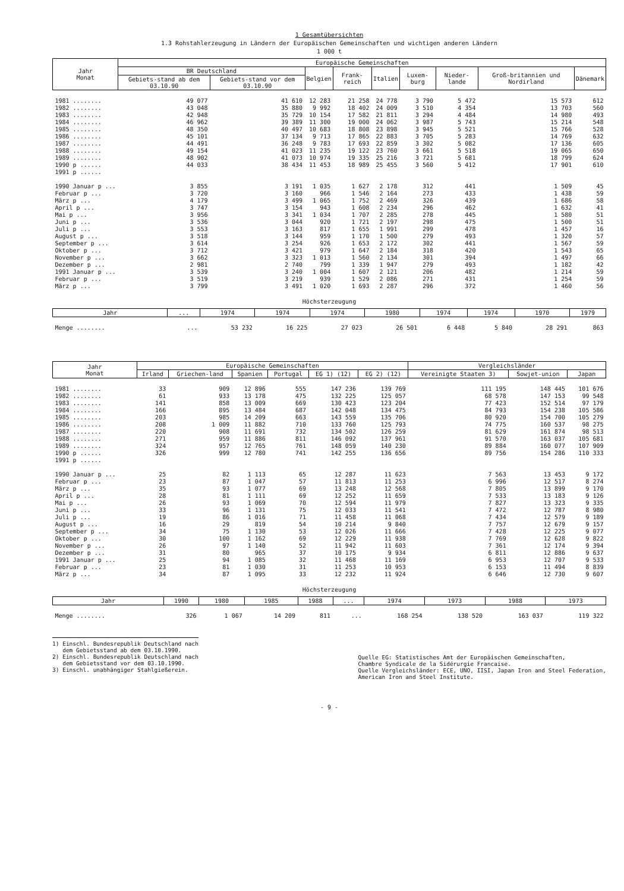1 Gesamtübersichten
1.3 Rohstahlerzeugung in Ländern der Europäischen Gemeinschaften und wichtigen anderen Ländern
1 000 t
| Jahr Monat | Europäische Gemeinschaften | | | | | | | | |
| --- | --- | --- | --- | --- | --- | --- | --- | --- | --- |
| | BR Deutschland | | Belgien | Frank-reich | Italien | Luxem-burg | Nieder-lande | Groß-britannien und Nordirland | Dänemark |
| | Gebiets-stand ab dem 03.10.90 | Gebiets-stand vor dem 03.10.90 | | | | | | | |
| 1981 ........ | 49 077 | 41 610 | 12 283 | 21 258 | 24 778 | 3 790 | 5 472 | 15 573 | 612 |
| 1982 ........ | 43 048 | 35 880 | 9 992 | 18 402 | 24 009 | 3 510 | 4 354 | 13 703 | 560 |
| 1983 ........ | 42 948 | 35 729 | 10 154 | 17 582 | 21 811 | 3 294 | 4 484 | 14 980 | 493 |
| 1984 ........ | 46 962 | 39 389 | 11 300 | 19 000 | 24 062 | 3 987 | 5 743 | 15 214 | 548 |
| 1985 ........ | 48 350 | 40 497 | 10 683 | 18 808 | 23 898 | 3 945 | 5 521 | 15 766 | 528 |
| 1986 ........ | 45 101 | 37 134 | 9 713 | 17 865 | 22 883 | 3 705 | 5 283 | 14 769 | 632 |
| 1987 ........ | 44 491 | 36 248 | 9 783 | 17 693 | 22 859 | 3 302 | 5 082 | 17 136 | 605 |
| 1988 ........ | 49 154 | 41 023 | 11 235 | 19 122 | 23 760 | 3 661 | 5 518 | 19 065 | 650 |
| 1989 ........ | 48 902 | 41 073 | 10 974 | 19 335 | 25 216 | 3 721 | 5 681 | 18 799 | 624 |
| 1990 p ...... | 44 033 | 38 434 | 11 453 | 18 989 | 25 455 | 3 560 | 5 412 | 17 901 | 610 |
| 1991 p ...... | | | | | | | | | |
| 1990 Januar p ... | 3 855 | 3 191 | 1 035 | 1 627 | 2 178 | 312 | 441 | 1 509 | 45 |
| Februar p ... | 3 720 | 3 160 | 966 | 1 546 | 2 164 | 273 | 433 | 1 438 | 59 |
| März p ... | 4 179 | 3 499 | 1 065 | 1 752 | 2 469 | 326 | 439 | 1 686 | 58 |
| April p ... | 3 747 | 3 154 | 943 | 1 608 | 2 234 | 296 | 462 | 1 632 | 41 |
| Mai p ... | 3 956 | 3 341 | 1 034 | 1 707 | 2 285 | 278 | 445 | 1 580 | 51 |
| Juni p ... | 3 536 | 3 044 | 920 | 1 721 | 2 197 | 298 | 475 | 1 500 | 51 |
| Juli p ... | 3 553 | 3 163 | 817 | 1 655 | 1 991 | 299 | 478 | 1 457 | 16 |
| August p ... | 3 518 | 3 144 | 959 | 1 170 | 1 500 | 279 | 493 | 1 320 | 57 |
| September p ... | 3 614 | 3 254 | 926 | 1 653 | 2 172 | 302 | 441 | 1 567 | 59 |
| Oktober p ... | 3 712 | 3 421 | 979 | 1 647 | 2 184 | 318 | 420 | 1 543 | 65 |
| November p ... | 3 662 | 3 323 | 1 013 | 1 560 | 2 134 | 301 | 394 | 1 497 | 66 |
| Dezember p ... | 2 981 | 2 740 | 799 | 1 339 | 1 947 | 279 | 493 | 1 182 | 42 |
| 1991 Januar p ... | 3 539 | 3 240 | 1 004 | 1 607 | 2 121 | 206 | 482 | 1 214 | 59 |
| Februar p ... | 3 519 | 3 219 | 939 | 1 529 | 2 086 | 271 | 431 | 1 254 | 59 |
| März p ... | 3 799 | 3 491 | 1 020 | 1 693 | 2 287 | 296 | 372 | 1 460 | 56 |
Höchsterzeugung
| Jahr | ... | 1974 | 1974 | 1974 | 1980 | 1974 | 1974 | 1970 | 1979 |
| --- | --- | --- | --- | --- | --- | --- | --- | --- | --- |
| Menge ........ | ... | 53 232 | 16 225 | 27 023 | 26 501 | 6 448 | 5 840 | 28 291 | 863 |
| Jahr Monat | Europäische Gemeinschaften | | | | | | Vergleichsländer | | |
| --- | --- | --- | --- | --- | --- | --- | --- | --- | --- |
| | Irland | Griechen-land | Spanien | Portugal | EG 1) (12) | EG 2) (12) | Vereinigte Staaten 3) | Sowjet-union | Japan |
| 1981 ........ | 33 | 909 | 12 896 | 555 | 147 236 | 139 769 | 111 195 | 148 445 | 101 676 |
| 1982 ........ | 61 | 933 | 13 178 | 475 | 132 225 | 125 057 | 68 578 | 147 153 | 99 548 |
| 1983 ........ | 141 | 858 | 13 009 | 669 | 130 423 | 123 204 | 77 423 | 152 514 | 97 179 |
| 1984 ........ | 166 | 895 | 13 484 | 687 | 142 048 | 134 475 | 84 793 | 154 238 | 105 586 |
| 1985 ........ | 203 | 985 | 14 209 | 663 | 143 559 | 135 706 | 80 920 | 154 700 | 105 279 |
| 1986 ........ | 208 | 1 009 | 11 882 | 710 | 133 760 | 125 793 | 74 775 | 160 537 | 98 275 |
| 1987 ........ | 220 | 908 | 11 691 | 732 | 134 502 | 126 259 | 81 629 | 161 874 | 98 513 |
| 1988 ........ | 271 | 959 | 11 886 | 811 | 146 092 | 137 961 | 91 570 | 163 037 | 105 681 |
| 1989 ........ | 324 | 957 | 12 765 | 761 | 148 059 | 140 230 | 89 884 | 160 077 | 107 909 |
| 1990 p ...... | 326 | 999 | 12 780 | 741 | 142 255 | 136 656 | 89 756 | 154 286 | 110 333 |
| 1991 p ...... | | | | | | | | | |
| 1990 Januar p ... | 25 | 82 | 1 113 | 65 | 12 287 | 11 623 | 7 563 | 13 453 | 9 172 |
| Februar p ... | 23 | 87 | 1 047 | 57 | 11 813 | 11 253 | 6 996 | 12 517 | 8 274 |
| März p ... | 35 | 93 | 1 077 | 69 | 13 248 | 12 568 | 7 805 | 13 899 | 9 170 |
| April p ... | 28 | 81 | 1 111 | 69 | 12 252 | 11 659 | 7 533 | 13 183 | 9 126 |
| Mai p ... | 26 | 93 | 1 069 | 70 | 12 594 | 11 979 | 7 827 | 13 323 | 9 335 |
| Juni p ... | 33 | 96 | 1 131 | 75 | 12 033 | 11 541 | 7 472 | 12 787 | 8 980 |
| Juli p ... | 19 | 86 | 1 016 | 71 | 11 458 | 11 068 | 7 434 | 12 579 | 9 189 |
| August p ... | 16 | 29 | 819 | 54 | 10 214 | 9 840 | 7 757 | 12 679 | 9 157 |
| September p ... | 34 | 75 | 1 130 | 53 | 12 026 | 11 666 | 7 428 | 12 225 | 9 077 |
| Oktober p ... | 30 | 100 | 1 162 | 69 | 12 229 | 11 938 | 7 769 | 12 628 | 9 822 |
| November p ... | 26 | 97 | 1 140 | 52 | 11 942 | 11 603 | 7 361 | 12 174 | 9 394 |
| Dezember p ... | 31 | 80 | 965 | 37 | 10 175 | 9 934 | 6 811 | 12 886 | 9 637 |
| 1991 Januar p ... | 25 | 94 | 1 085 | 32 | 11 468 | 11 169 | 6 953 | 12 707 | 9 533 |
| Februar p ... | 23 | 81 | 1 030 | 31 | 11 253 | 10 953 | 6 153 | 11 494 | 8 839 |
| März p ... | 34 | 87 | 1 095 | 33 | 12 232 | 11 924 | 6 646 | 12 730 | 9 607 |
Höchsterzeugung
| Jahr | 1990 | 1980 | 1985 | 1988 | ... | 1974 | 1973 | 1988 | 1973 |
| --- | --- | --- | --- | --- | --- | --- | --- | --- | --- |
| Menge ........ | 326 | 1 067 | 14 209 | 811 | ... | 168 254 | 138 520 | 163 037 | 119 322 |
1) Einschl. Bundesrepublik Deutschland nach
dem Gebietsstand ab dem 03.10.1990.
2) Einschl. Bundesrepublik Deutschland nach
dem Gebietsstand vor dem 03.10.1990.
3) Einschl. unabhängiger Stahlgießerein.
Quelle EG: Statistisches Amt der Europäischen Gemeinschaften,
Chambre Syndicale de la Sidérurgie Francaise.
Quelle Vergleichsländer: ECE, UNO, IISI, Japan Iron and Steel Federation,
American Iron and Steel Institute.
- 9 -